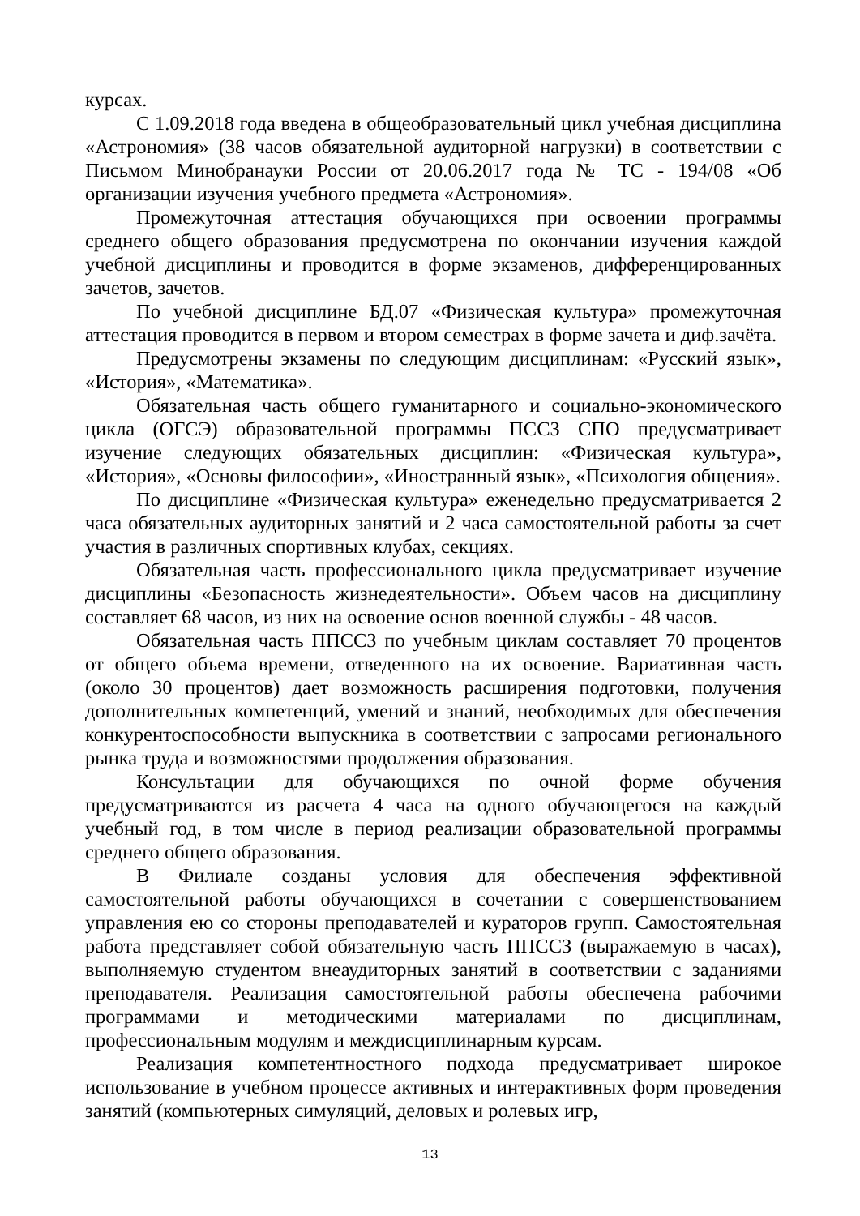курсах.
С 1.09.2018 года введена в общеобразовательный цикл учебная дисциплина «Астрономия» (38 часов обязательной аудиторной нагрузки) в соответствии с Письмом Минобранауки России от 20.06.2017 года № ТС - 194/08 «Об организации изучения учебного предмета «Астрономия».
Промежуточная аттестация обучающихся при освоении программы среднего общего образования предусмотрена по окончании изучения каждой учебной дисциплины и проводится в форме экзаменов, дифференцированных зачетов, зачетов.
По учебной дисциплине БД.07 «Физическая культура» промежуточная аттестация проводится в первом и втором семестрах в форме зачета и диф.зачёта.
Предусмотрены экзамены по следующим дисциплинам: «Русский язык», «История», «Математика».
Обязательная часть общего гуманитарного и социально-экономического цикла (ОГСЭ) образовательной программы ПССЗ СПО предусматривает изучение следующих обязательных дисциплин: «Физическая культура», «История», «Основы философии», «Иностранный язык», «Психология общения».
По дисциплине «Физическая культура» еженедельно предусматривается 2 часа обязательных аудиторных занятий и 2 часа самостоятельной работы за счет участия в различных спортивных клубах, секциях.
Обязательная часть профессионального цикла предусматривает изучение дисциплины «Безопасность жизнедеятельности». Объем часов на дисциплину составляет 68 часов, из них на освоение основ военной службы - 48 часов.
Обязательная часть ППССЗ по учебным циклам составляет 70 процентов от общего объема времени, отведенного на их освоение. Вариативная часть (около 30 процентов) дает возможность расширения подготовки, получения дополнительных компетенций, умений и знаний, необходимых для обеспечения конкурентоспособности выпускника в соответствии с запросами регионального рынка труда и возможностями продолжения образования.
Консультации для обучающихся по очной форме обучения предусматриваются из расчета 4 часа на одного обучающегося на каждый учебный год, в том числе в период реализации образовательной программы среднего общего образования.
В Филиале созданы условия для обеспечения эффективной самостоятельной работы обучающихся в сочетании с совершенствованием управления ею со стороны преподавателей и кураторов групп. Самостоятельная работа представляет собой обязательную часть ППССЗ (выражаемую в часах), выполняемую студентом внеаудиторных занятий в соответствии с заданиями преподавателя. Реализация самостоятельной работы обеспечена рабочими программами и методическими материалами по дисциплинам, профессиональным модулям и междисциплинарным курсам.
Реализация компетентностного подхода предусматривает широкое использование в учебном процессе активных и интерактивных форм проведения занятий (компьютерных симуляций, деловых и ролевых игр,
13